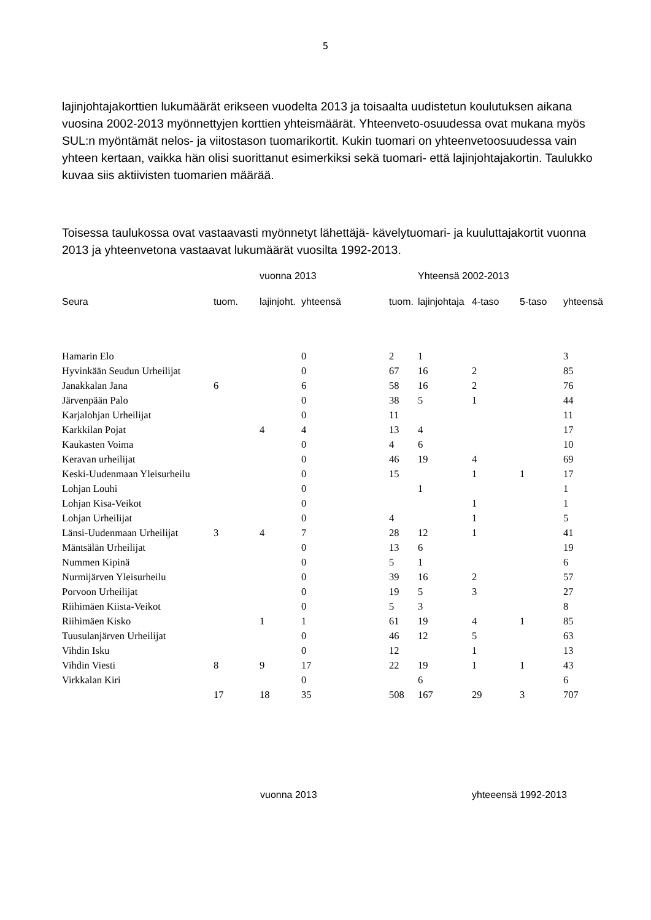5
lajinjohtajakorttien lukumäärät erikseen vuodelta 2013 ja toisaalta uudistetun koulutuksen aikana vuosina 2002-2013 myönnettyjen korttien yhteismäärät. Yhteenveto-osuudessa ovat mukana myös SUL:n myöntämät nelos- ja viitostason tuomarikortit. Kukin tuomari on yhteenvetoosuudessa vain yhteen kertaan, vaikka hän olisi suorittanut esimerkiksi sekä tuomari- että lajinjohtajakortin. Taulukko kuvaa siis aktiivisten tuomarien määrää.
Toisessa taulukossa ovat vastaavasti myönnetyt lähettäjä- kävelytuomari- ja kuuluttajakortit vuonna 2013 ja yhteenvetona vastaavat lukumäärät vuosilta 1992-2013.
| | | vuonna 2013 | | | Yhteensä 2002-2013 | | | |
| Seura | tuom. | lajinjoht. | yhteensä | tuom. | lajinjohtaja | 4-taso | 5-taso | yhteensä |
| Hamarin Elo | | | 0 | 2 | 1 | | | 3 |
| Hyvinkään Seudun Urheilijat | | | 0 | 67 | 16 | 2 | | 85 |
| Janakkalan Jana | 6 | | 6 | 58 | 16 | 2 | | 76 |
| Järvenpään Palo | | | 0 | 38 | 5 | 1 | | 44 |
| Karjalohjan Urheilijat | | | 0 | 11 | | | | 11 |
| Karkkilan Pojat | | 4 | 4 | 13 | 4 | | | 17 |
| Kaukasten Voima | | | 0 | 4 | 6 | | | 10 |
| Keravan urheilijat | | | 0 | 46 | 19 | 4 | | 69 |
| Keski-Uudenmaan Yleisurheilu | | | 0 | 15 | | 1 | 1 | 17 |
| Lohjan Louhi | | | 0 | | 1 | | | 1 |
| Lohjan Kisa-Veikot | | | 0 | | | 1 | | 1 |
| Lohjan Urheilijat | | | 0 | 4 | | 1 | | 5 |
| Länsi-Uudenmaan Urheilijat | 3 | 4 | 7 | 28 | 12 | 1 | | 41 |
| Mäntsälän Urheilijat | | | 0 | 13 | 6 | | | 19 |
| Nummen Kipinä | | | 0 | 5 | 1 | | | 6 |
| Nurmijärven Yleisurheilu | | | 0 | 39 | 16 | 2 | | 57 |
| Porvoon Urheilijat | | | 0 | 19 | 5 | 3 | | 27 |
| Riihimäen Kiista-Veikot | | | 0 | 5 | 3 | | | 8 |
| Riihimäen Kisko | | 1 | 1 | 61 | 19 | 4 | 1 | 85 |
| Tuusulanjärven Urheilijat | | | 0 | 46 | 12 | 5 | | 63 |
| Vihdin Isku | | | 0 | 12 | | 1 | | 13 |
| Vihdin Viesti | 8 | 9 | 17 | 22 | 19 | 1 | 1 | 43 |
| Virkkalan Kiri | | | 0 | | 6 | | | 6 |
| | 17 | 18 | 35 | 508 | 167 | 29 | 3 | 707 |
vuonna 2013 yhteeensä 1992-2013